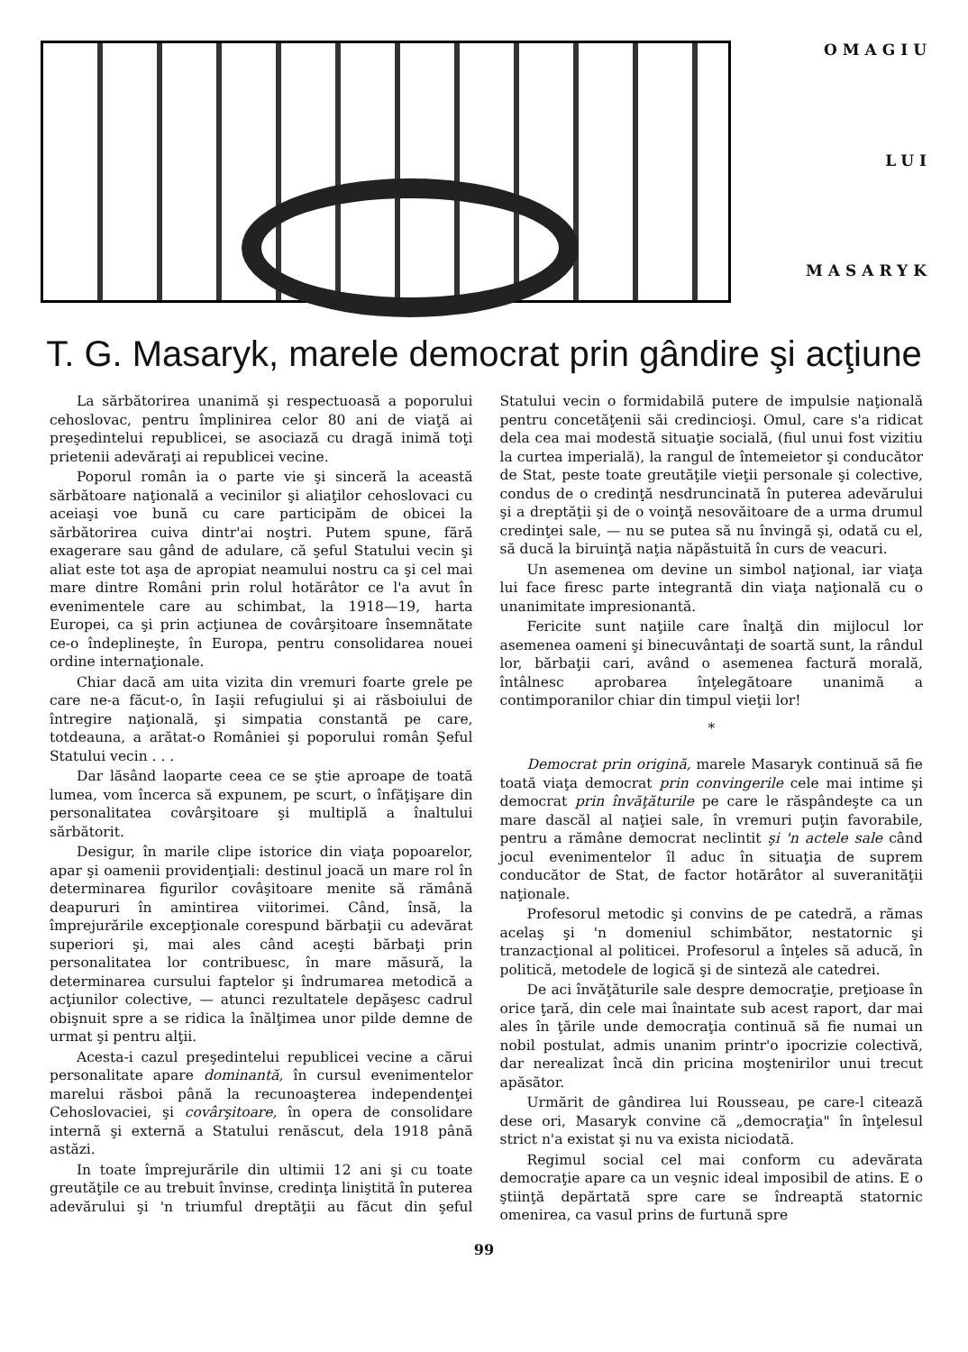OMAGIU
LUI
MASARYK
T. G. Masaryk, marele democrat prin gândire şi acţiune
La sărbătorirea unanimă şi respectuoasă a poporului cehoslovac, pentru împlinirea celor 80 ani de viaţă ai preşedintelui republicei, se asociază cu dragă inimă toţi prietenii adevăraţi ai republicei vecine.
Poporul român ia o parte vie şi sinceră la această sărbătoare naţională a vecinilor şi aliaţilor cehoslovaci cu aceiaşi voe bună cu care participăm de obicei la sărbătorirea cuiva dintr'ai noştri. Putem spune, fără exagerare sau gând de adulare, că şeful Statului vecin şi aliat este tot aşa de apropiat neamului nostru ca şi cel mai mare dintre Români prin rolul hotărâtor ce l'a avut în evenimentele care au schimbat, la 1918—19, harta Europei, ca şi prin acţiunea de covârşitoare însemnătate ce-o îndeplineşte, în Europa, pentru consolidarea nouei ordine internaţionale.
Chiar dacă am uita vizita din vremuri foarte grele pe care ne-a făcut-o, în Iaşii refugiului şi ai răsboiului de întregire naţională, şi simpatia constantă pe care, totdeauna, a arătat-o României şi poporului român Şeful Statului vecin . . .
Dar lăsând laoparte ceea ce se ştie aproape de toată lumea, vom încerca să expunem, pe scurt, o înfăţişare din personalitatea covârşitoare şi multiplă a înaltului sărbătorit.
Desigur, în marile clipe istorice din viaţa popoarelor, apar şi oamenii providenţiali: destinul joacă un mare rol în determinarea figurilor covâşitoare menite să rămână deapururi în amintirea viitorimei. Când, însă, la împrejurările excepţionale corespund bărbaţii cu adevărat superiori şi, mai ales când aceşti bărbaţi prin personalitatea lor contribuesc, în mare măsură, la determinarea cursului faptelor şi îndrumarea metodică a acţiunilor colective, — atunci rezultatele depăşesc cadrul obişnuit spre a se ridica la înălţimea unor pilde demne de urmat şi pentru alţii.
Acesta-i cazul preşedintelui republicei vecine a cărui personalitate apare dominantă, în cursul evenimentelor marelui răsboi până la recunoaşterea independenţei Cehoslovaciei, şi covârşitoare, în opera de consolidare internă şi externă a Statului renăscut, dela 1918 până astăzi.
In toate împrejurările din ultimii 12 ani şi cu toate greutăţile ce au trebuit învinse, credinţa liniştită în puterea adevărului şi 'n triumful dreptăţii au făcut din şeful Statului vecin o formidabilă putere de impulsie naţională pentru concetăţenii săi credincioşi. Omul, care s'a ridicat dela cea mai modestă situaţie socială, (fiul unui fost vizitiu la curtea imperială), la rangul de întemeietor şi conducător de Stat, peste toate greutăţile vieţii personale şi colective, condus de o credinţă nesdruncinată în puterea adevărului şi a dreptăţii şi de o voinţă nesovăitoare de a urma drumul credinţei sale, — nu se putea să nu învingă şi, odată cu el, să ducă la biruinţă naţia năpăstuită în curs de veacuri.
Un asemenea om devine un simbol naţional, iar viaţa lui face firesc parte integrantă din viaţa naţională cu o unanimitate impresionantă.
Fericite sunt naţiile care înalţă din mijlocul lor asemenea oameni şi binecuvântaţi de soartă sunt, la rândul lor, bărbaţii cari, având o asemenea factură morală, întâlnesc aprobarea înţelegătoare unanimă a contimporanilor chiar din timpul vieţii lor!
*
Democrat prin origină, marele Masaryk continuă să fie toată viaţa democrat prin convingerile cele mai intime şi democrat prin învăţăturile pe care le răspândeşte ca un mare dascăl al naţiei sale, în vremuri puţin favorabile, pentru a rămâne democrat neclintit şi 'n actele sale când jocul evenimentelor îl aduc în situaţia de suprem conducător de Stat, de factor hotărâtor al suveranităţii naţionale.
Profesorul metodic şi convins de pe catedră, a rămas acelaş şi 'n domeniul schimbător, nestatornic şi tranzacţional al politicei. Profesorul a înţeles să aducă, în politică, metodele de logică şi de sinteză ale catedrei.
De aci învăţăturile sale despre democraţie, preţioase în orice ţară, din cele mai înaintate sub acest raport, dar mai ales în ţările unde democraţia continuă să fie numai un nobil postulat, admis unanim printr'o ipocrizie colectivă, dar nerealizat încă din pricina moştenirilor unui trecut apăsător.
Urmărit de gândirea lui Rousseau, pe care-l citează dese ori, Masaryk convine că „democraţia" în înţelesul strict n'a existat şi nu va exista niciodată.
Regimul social cel mai conform cu adevărata democraţie apare ca un veşnic ideal imposibil de atins. E o ştiinţă depărtată spre care se îndreaptă statornic omenirea, ca vasul prins de furtună spre
99